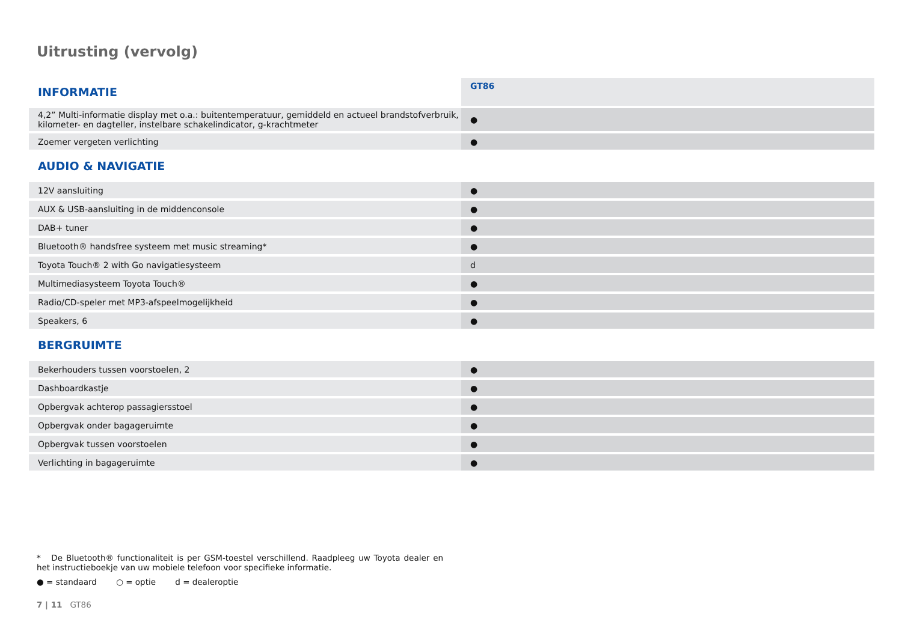Uitrusting (vervolg)
| INFORMATIE | GT86 |
| --- | --- |
| 4,2” Multi-informatie display met o.a.: buitentemperatuur, gemiddeld en actueel brandstofverbruik, kilometer- en dagteller, instelbare schakelindicator, g-krachtmeter | ● |
| Zoemer vergeten verlichting | ● |
| AUDIO & NAVIGATIE | |
| 12V aansluiting | ● |
| AUX & USB-aansluiting in de middenconsole | ● |
| DAB+ tuner | ● |
| Bluetooth® handsfree systeem met music streaming* | ● |
| Toyota Touch® 2 with Go navigatiesysteem | d |
| Multimediasysteem Toyota Touch® | ● |
| Radio/CD-speler met MP3-afspeelmogelijkheid | ● |
| Speakers, 6 | ● |
| BERGRUIMTE | |
| Bekerhouders tussen voorstoelen, 2 | ● |
| Dashboardkastje | ● |
| Opbergvak achterop passagiersstoel | ● |
| Opbergvak onder bagageruimte | ● |
| Opbergvak tussen voorstoelen | ● |
| Verlichting in bagageruimte | ● |
* De Bluetooth® functionaliteit is per GSM-toestel verschillend. Raadpleeg uw Toyota dealer en het instructieboekje van uw mobiele telefoon voor specifieke informatie.
● = standaard ○ = optie d = dealeroptie
7 | 11 GT86